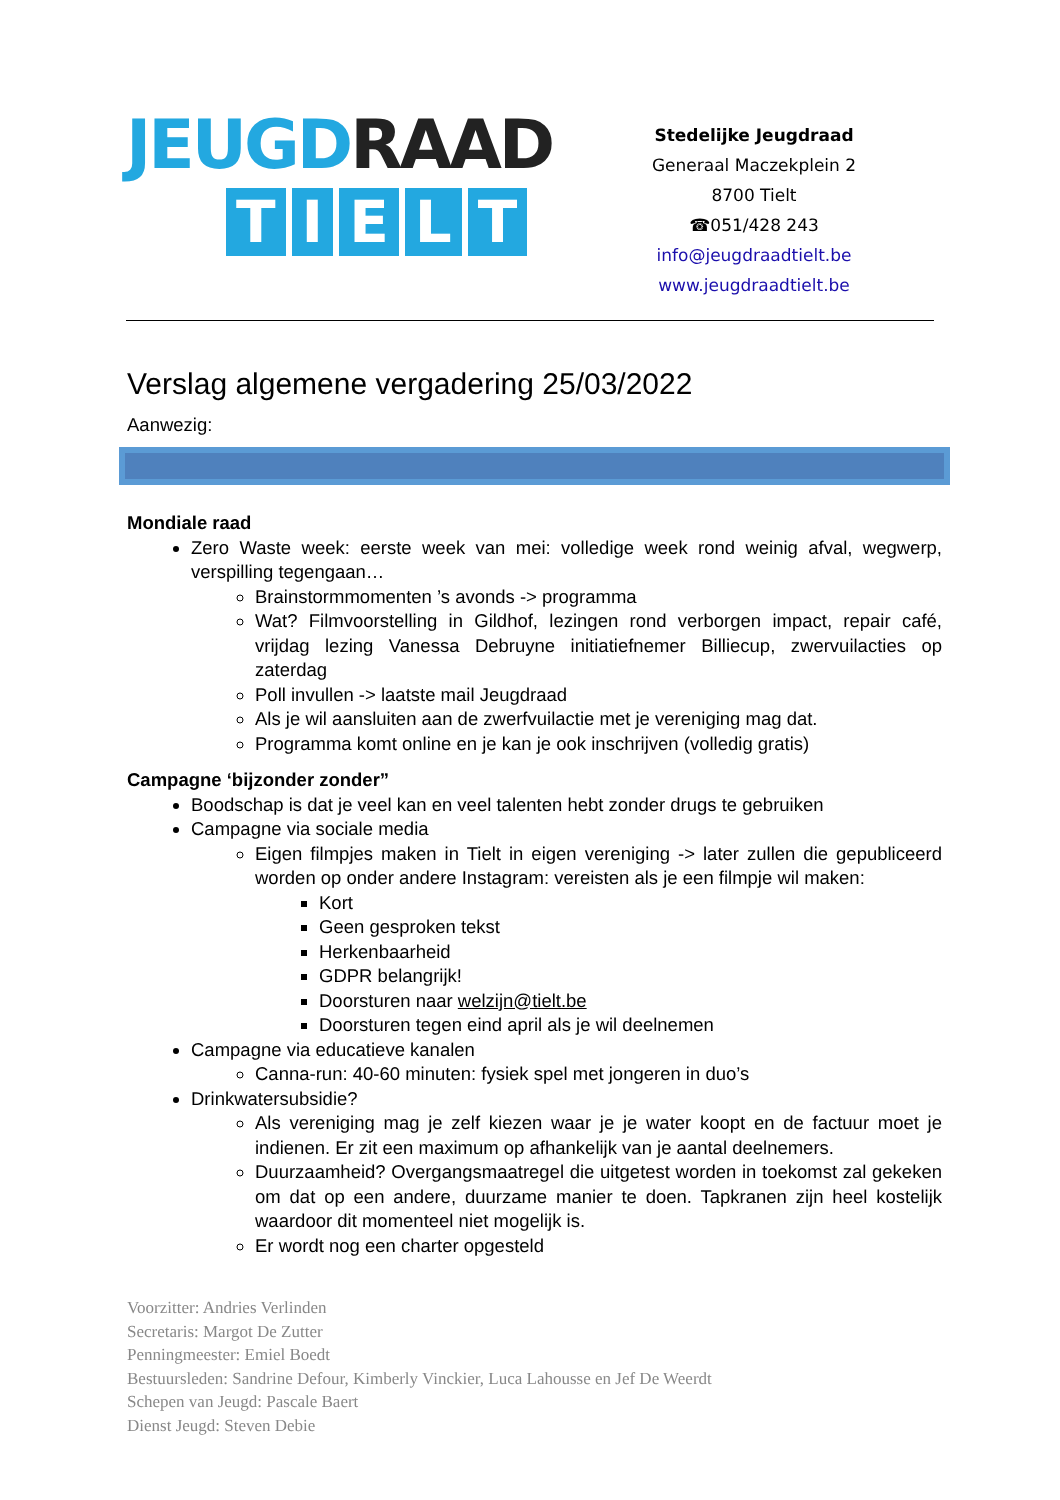JEUGD RAAD
TIELT
Stedelijke Jeugdraad
Generaal Maczekplein 2
8700 Tielt
☎051/428 243
info@jeugdraadtielt.be
www.jeugdraadtielt.be
Verslag algemene vergadering 25/03/2022
Aanwezig:
Mondiale raad
Zero Waste week: eerste week van mei: volledige week rond weinig afval, wegwerp, verspilling tegengaan…
Brainstormmomenten ’s avonds -> programma
Wat? Filmvoorstelling in Gildhof, lezingen rond verborgen impact, repair café, vrijdag lezing Vanessa Debruyne initiatiefnemer Billiecup, zwervuilacties op zaterdag
Poll invullen -> laatste mail Jeugdraad
Als je wil aansluiten aan de zwerfvuilactie met je vereniging mag dat.
Programma komt online en je kan je ook inschrijven (volledig gratis)
Campagne ‘bijzonder zonder”
Boodschap is dat je veel kan en veel talenten hebt zonder drugs te gebruiken
Campagne via sociale media
Eigen filmpjes maken in Tielt in eigen vereniging -> later zullen die gepubliceerd worden op onder andere Instagram: vereisten als je een filmpje wil maken:
Kort
Geen gesproken tekst
Herkenbaarheid
GDPR belangrijk!
Doorsturen naar welzijn@tielt.be
Doorsturen tegen eind april als je wil deelnemen
Campagne via educatieve kanalen
Canna-run: 40-60 minuten: fysiek spel met jongeren in duo’s
Drinkwatersubsidie?
Als vereniging mag je zelf kiezen waar je je water koopt en de factuur moet je indienen. Er zit een maximum op afhankelijk van je aantal deelnemers.
Duurzaamheid? Overgangsmaatregel die uitgetest worden in toekomst zal gekeken om dat op een andere, duurzame manier te doen. Tapkranen zijn heel kostelijk waardoor dit momenteel niet mogelijk is.
Er wordt nog een charter opgesteld
Voorzitter: Andries Verlinden
Secretaris: Margot De Zutter
Penningmeester: Emiel Boedt
Bestuursleden: Sandrine Defour, Kimberly Vinckier, Luca Lahousse en Jef De Weerdt
Schepen van Jeugd: Pascale Baert
Dienst Jeugd: Steven Debie